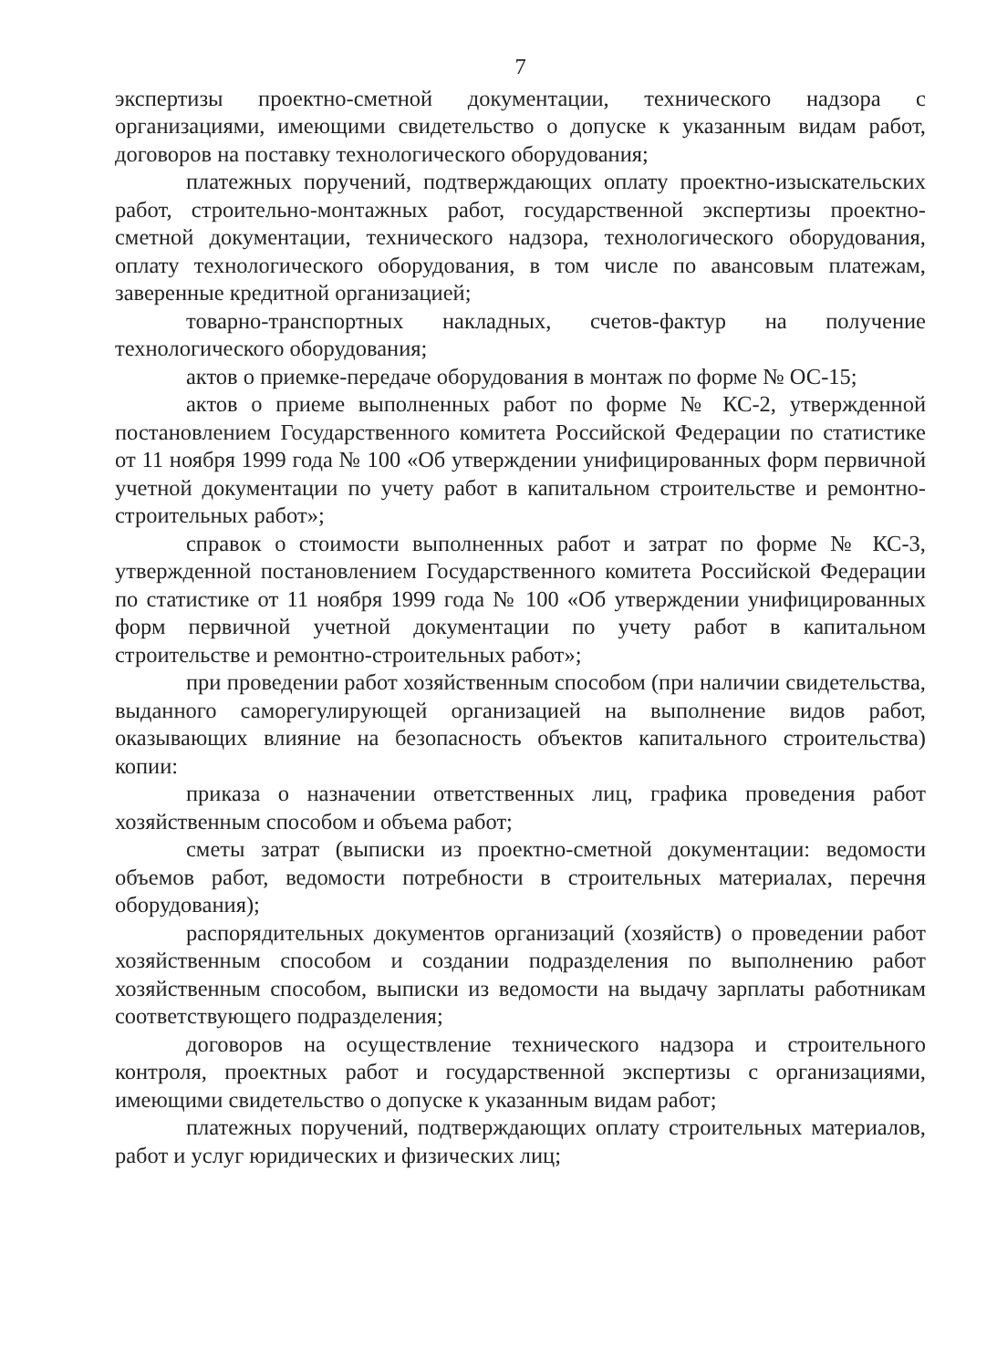7
экспертизы проектно-сметной документации, технического надзора с организациями, имеющими свидетельство о допуске к указанным видам работ, договоров на поставку технологического оборудования;
платежных поручений, подтверждающих оплату проектно-изыскательских работ, строительно-монтажных работ, государственной экспертизы проектно-сметной документации, технического надзора, технологического оборудования, оплату технологического оборудования, в том числе по авансовым платежам, заверенные кредитной организацией;
товарно-транспортных накладных, счетов-фактур на получение технологического оборудования;
актов о приемке-передаче оборудования в монтаж по форме № ОС-15;
актов о приеме выполненных работ по форме № КС-2, утвержденной постановлением Государственного комитета Российской Федерации по статистике от 11 ноября 1999 года № 100 «Об утверждении унифицированных форм первичной учетной документации по учету работ в капитальном строительстве и ремонтно-строительных работ»;
справок о стоимости выполненных работ и затрат по форме № КС-3, утвержденной постановлением Государственного комитета Российской Федерации по статистике от 11 ноября 1999 года № 100 «Об утверждении унифицированных форм первичной учетной документации по учету работ в капитальном строительстве и ремонтно-строительных работ»;
при проведении работ хозяйственным способом (при наличии свидетельства, выданного саморегулирующей организацией на выполнение видов работ, оказывающих влияние на безопасность объектов капитального строительства) копии:
приказа о назначении ответственных лиц, графика проведения работ хозяйственным способом и объема работ;
сметы затрат (выписки из проектно-сметной документации: ведомости объемов работ, ведомости потребности в строительных материалах, перечня оборудования);
распорядительных документов организаций (хозяйств) о проведении работ хозяйственным способом и создании подразделения по выполнению работ хозяйственным способом, выписки из ведомости на выдачу зарплаты работникам соответствующего подразделения;
договоров на осуществление технического надзора и строительного контроля, проектных работ и государственной экспертизы с организациями, имеющими свидетельство о допуске к указанным видам работ;
платежных поручений, подтверждающих оплату строительных материалов, работ и услуг юридических и физических лиц;